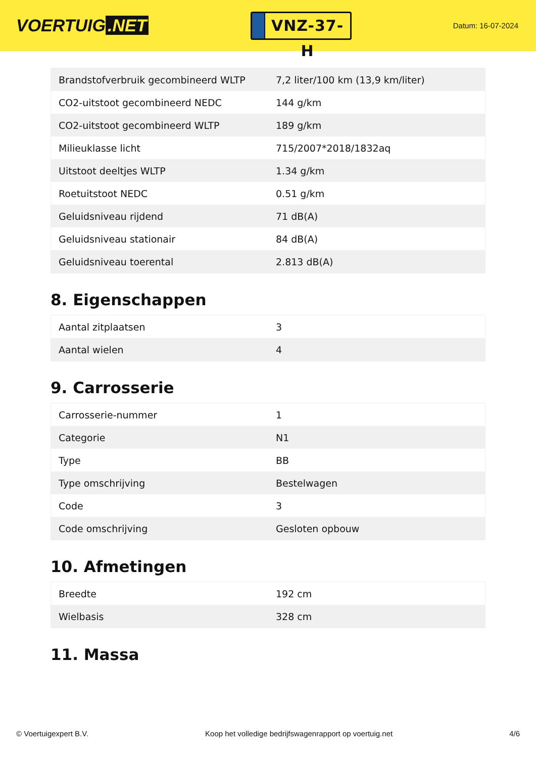VOERTUIG.NET
VNZ-37-H
Datum: 16-07-2024
| Brandstofverbruik gecombineerd WLTP | 7,2 liter/100 km (13,9 km/liter) |
| CO2-uitstoot gecombineerd NEDC | 144 g/km |
| CO2-uitstoot gecombineerd WLTP | 189 g/km |
| Milieuklasse licht | 715/2007*2018/1832aq |
| Uitstoot deeltjes WLTP | 1.34 g/km |
| Roetuitstoot NEDC | 0.51 g/km |
| Geluidsniveau rijdend | 71 dB(A) |
| Geluidsniveau stationair | 84 dB(A) |
| Geluidsniveau toerental | 2.813 dB(A) |
8. Eigenschappen
| Aantal zitplaatsen | 3 |
| Aantal wielen | 4 |
9. Carrosserie
| Carrosserie-nummer | 1 |
| Categorie | N1 |
| Type | BB |
| Type omschrijving | Bestelwagen |
| Code | 3 |
| Code omschrijving | Gesloten opbouw |
10. Afmetingen
| Breedte | 192 cm |
| Wielbasis | 328 cm |
11. Massa
© Voertuigexpert B.V. Koop het volledige bedrijfswagenrapport op voertuig.net 4/6